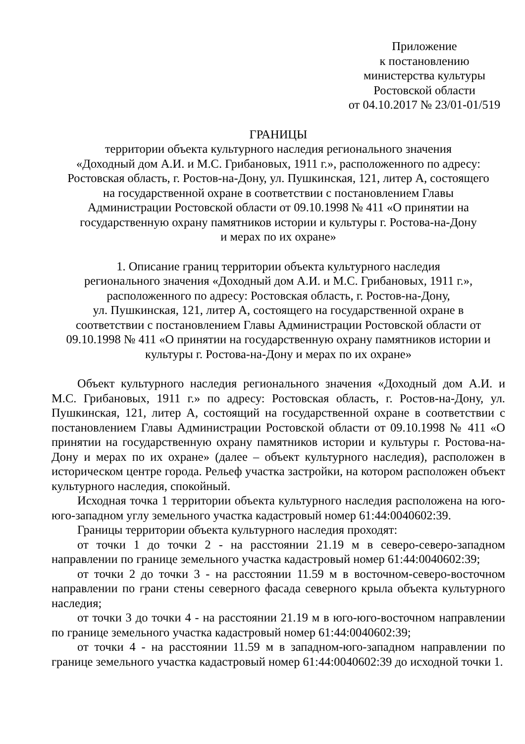Приложение
к постановлению
министерства культуры
Ростовской области
от 04.10.2017 № 23/01-01/519
ГРАНИЦЫ
территории объекта культурного наследия регионального значения
«Доходный дом А.И. и М.С. Грибановых, 1911 г.», расположенного по адресу:
Ростовская область, г. Ростов-на-Дону, ул. Пушкинская, 121, литер А, состоящего
на государственной охране в соответствии с постановлением Главы
Администрации Ростовской области от 09.10.1998 № 411 «О принятии на
государственную охрану памятников истории и культуры г. Ростова-на-Дону
и мерах по их охране»
1. Описание границ территории объекта культурного наследия
регионального значения «Доходный дом А.И. и М.С. Грибановых, 1911 г.»,
расположенного по адресу: Ростовская область, г. Ростов-на-Дону,
ул. Пушкинская, 121, литер А, состоящего на государственной охране в
соответствии с постановлением Главы Администрации Ростовской области от
09.10.1998 № 411 «О принятии на государственную охрану памятников истории и
культуры г. Ростова-на-Дону и мерах по их охране»
Объект культурного наследия регионального значения «Доходный дом А.И. и М.С. Грибановых, 1911 г.» по адресу: Ростовская область, г. Ростов-на-Дону, ул. Пушкинская, 121, литер А, состоящий на государственной охране в соответствии с постановлением Главы Администрации Ростовской области от 09.10.1998 № 411 «О принятии на государственную охрану памятников истории и культуры г. Ростова-на-Дону и мерах по их охране» (далее – объект культурного наследия), расположен в историческом центре города. Рельеф участка застройки, на котором расположен объект культурного наследия, спокойный.
Исходная точка 1 территории объекта культурного наследия расположена на юго-юго-западном углу земельного участка кадастровый номер 61:44:0040602:39.
Границы территории объекта культурного наследия проходят:
от точки 1 до точки 2 - на расстоянии 21.19 м в северо-северо-западном направлении по границе земельного участка кадастровый номер 61:44:0040602:39;
от точки 2 до точки 3 - на расстоянии 11.59 м в восточном-северо-восточном направлении по грани стены северного фасада северного крыла объекта культурного наследия;
от точки 3 до точки 4 - на расстоянии 21.19 м в юго-юго-восточном направлении по границе земельного участка кадастровый номер 61:44:0040602:39;
от точки 4 - на расстоянии 11.59 м в западном-юго-западном направлении по границе земельного участка кадастровый номер 61:44:0040602:39 до исходной точки 1.